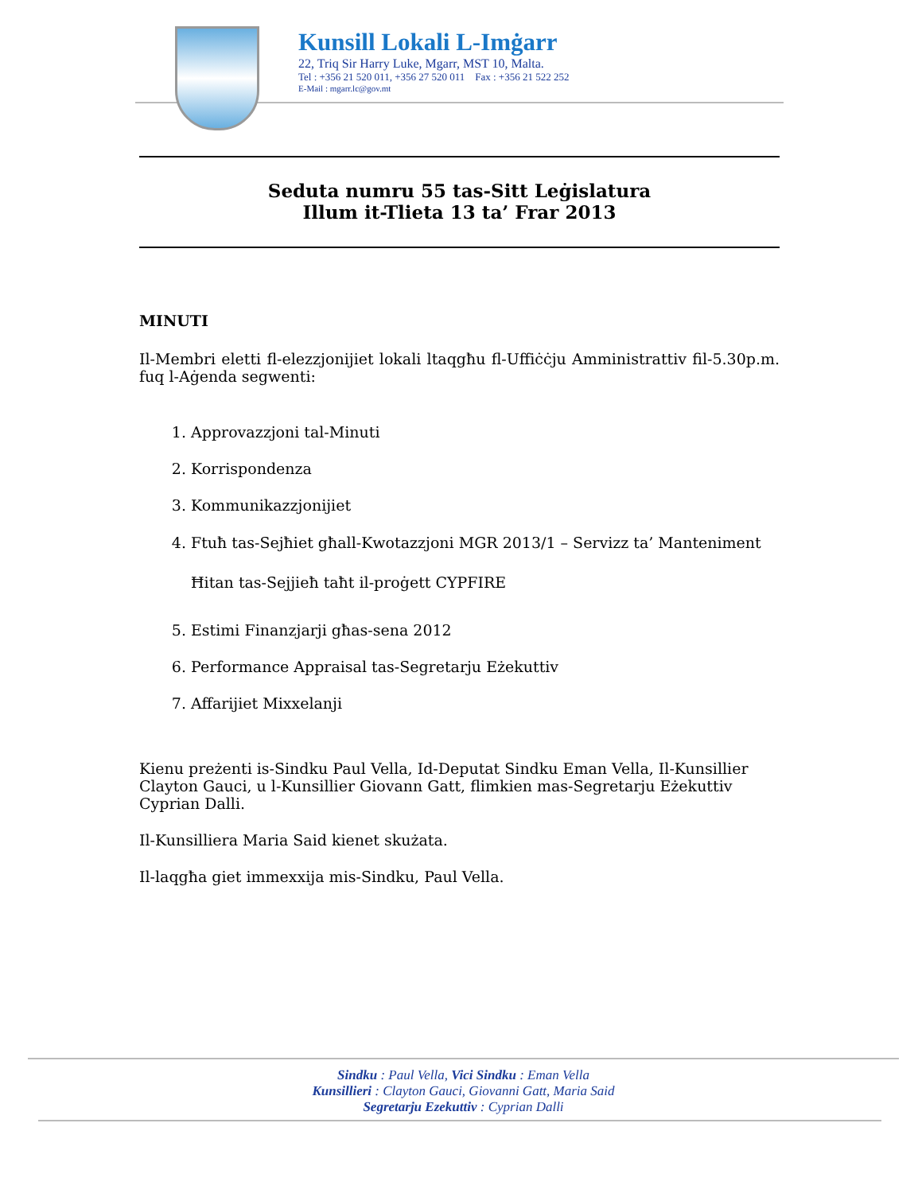Kunsill Lokali L-Imġarr
22, Triq Sir Harry Luke, Mgarr, MST 10, Malta.
Tel : +356 21 520 011, +356 27 520 011 Fax : +356 21 522 252
E-Mail : mgarr.lc@gov.mt
Seduta numru 55 tas-Sitt Leġislatura
Illum it-Tlieta 13 ta’ Frar 2013
MINUTI
Il-Membri eletti fl-elezzjonijiet lokali ltaqgħu fl-Uffiċċju Amministrattiv fil-5.30p.m. fuq l-Aġenda segwenti:
1. Approvazzjoni tal-Minuti
2. Korrispondenza
3. Kommunikazzjonijiet
4. Ftuħ tas-Sejħiet għall-Kwotazzjoni MGR 2013/1 – Servizz ta’ Manteniment Ħitan tas-Sejjieħ taħt il-proġett CYPFIRE
5. Estimi Finanzjarji għas-sena 2012
6. Performance Appraisal tas-Segretarju Eżekuttiv
7. Affarijiet Mixxelanji
Kienu preżenti is-Sindku Paul Vella, Id-Deputat Sindku Eman Vella, Il-Kunsillier Clayton Gauci, u l-Kunsillier Giovann Gatt, flimkien mas-Segretarju Eżekuttiv Cyprian Dalli.
Il-Kunsilliera Maria Said kienet skużata.
Il-laqgħa giet immexxija mis-Sindku, Paul Vella.
Sindku : Paul Vella, Vici Sindku : Eman Vella
Kunsillieri : Clayton Gauci, Giovanni Gatt, Maria Said
Segretarju Ezekuttiv : Cyprian Dalli